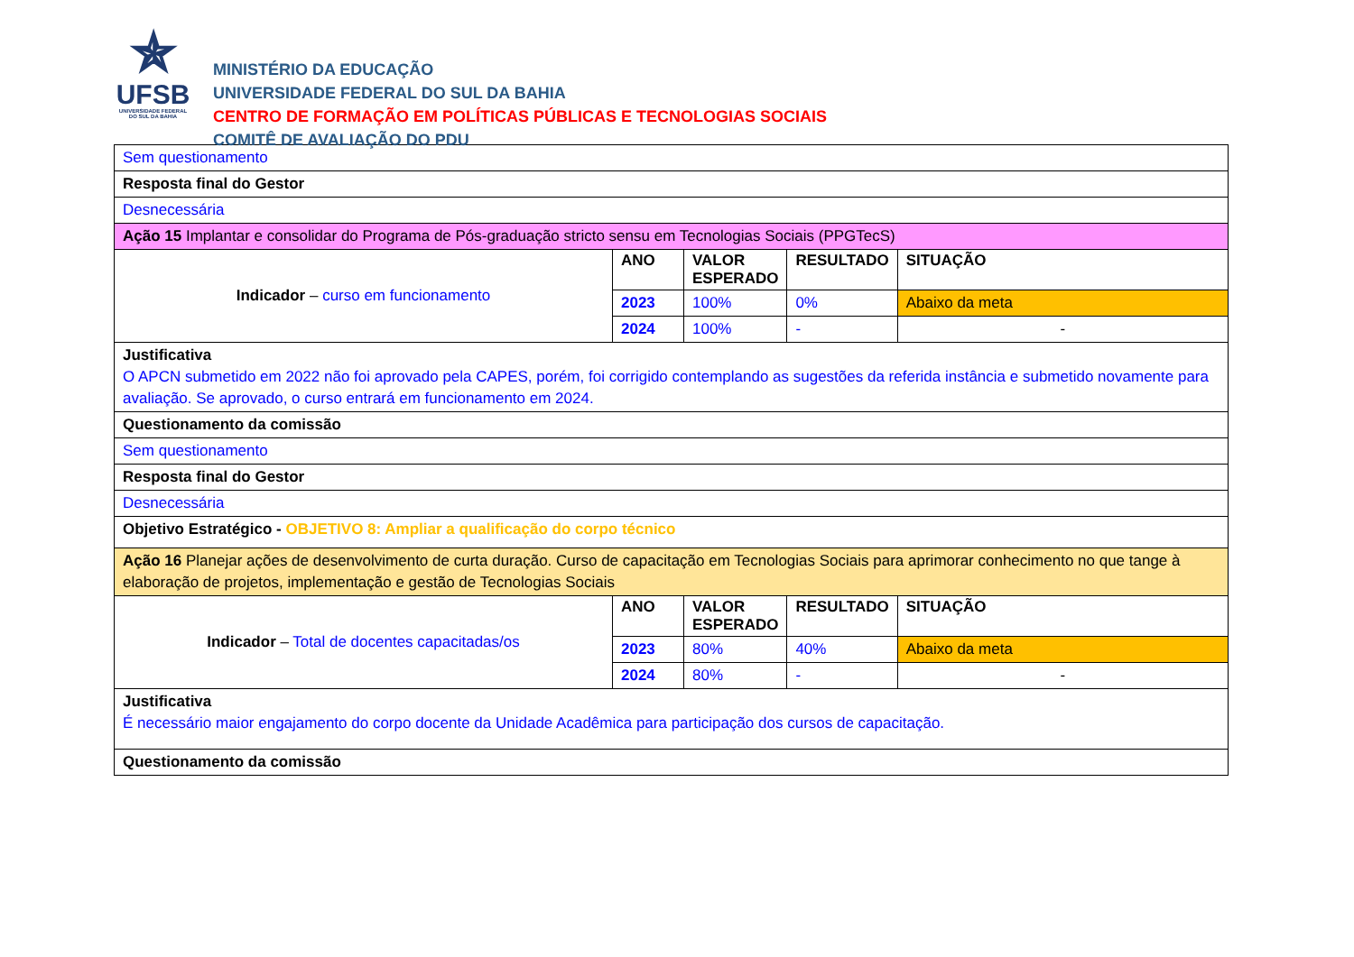✯
UFSB
UNIVERSIDADE FEDERAL DO SUL DA BAHIA
MINISTÉRIO DA EDUCAÇÃO
UNIVERSIDADE FEDERAL DO SUL DA BAHIA
CENTRO DE FORMAÇÃO EM POLÍTICAS PÚBLICAS E TECNOLOGIAS SOCIAIS
COMITÊ DE AVALIAÇÃO DO PDU
| Sem questionamento | | | | |
| Resposta final do Gestor | | | | |
| Desnecessária | | | | |
| Ação 15 Implantar e consolidar do Programa de Pós-graduação stricto sensu em Tecnologias Sociais (PPGTecS) | | | | |
| Indicador – curso em funcionamento | ANO | VALOR ESPERADO | RESULTADO | SITUAÇÃO |
| | 2023 | 100% | 0% | Abaixo da meta |
| | 2024 | 100% | - | - |
| Justificativa O APCN submetido em 2022 não foi aprovado pela CAPES, porém, foi corrigido contemplando as sugestões da referida instância e submetido novamente para avaliação. Se aprovado, o curso entrará em funcionamento em 2024. | | | | |
| Questionamento da comissão | | | | |
| Sem questionamento | | | | |
| Resposta final do Gestor | | | | |
| Desnecessária | | | | |
| Objetivo Estratégico - OBJETIVO 8: Ampliar a qualificação do corpo técnico | | | | |
| Ação 16 Planejar ações de desenvolvimento de curta duração. Curso de capacitação em Tecnologias Sociais para aprimorar conhecimento no que tange à elaboração de projetos, implementação e gestão de Tecnologias Sociais | | | | |
| Indicador – Total de docentes capacitadas/os | ANO | VALOR ESPERADO | RESULTADO | SITUAÇÃO |
| | 2023 | 80% | 40% | Abaixo da meta |
| | 2024 | 80% | - | - |
| Justificativa É necessário maior engajamento do corpo docente da Unidade Acadêmica para participação dos cursos de capacitação. | | | | |
| Questionamento da comissão | | | | |